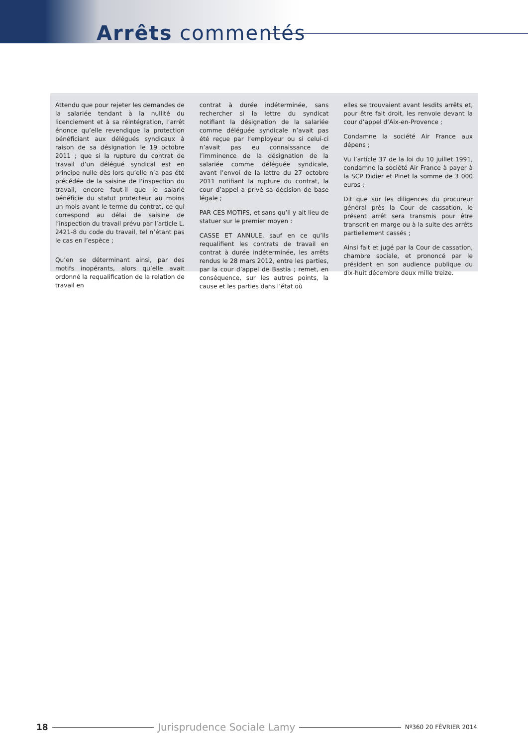Arrêts commentés
Attendu que pour rejeter les demandes de la salariée tendant à la nullité du licenciement et à sa réintégration, l’arrêt énonce qu’elle revendique la protection bénéficiant aux délégués syndicaux à raison de sa désignation le 19 octobre 2011 ; que si la rupture du contrat de travail d’un délégué syndical est en principe nulle dès lors qu’elle n’a pas été précédée de la saisine de l’inspection du travail, encore faut-il que le salarié bénéficie du statut protecteur au moins un mois avant le terme du contrat, ce qui correspond au délai de saisine de l’inspection du travail prévu par l’article L. 2421-8 du code du travail, tel n’étant pas le cas en l’espèce ;
Qu’en se déterminant ainsi, par des motifs inopérants, alors qu’elle avait ordonné la requalification de la relation de travail en
contrat à durée indéterminée, sans rechercher si la lettre du syndicat notifiant la désignation de la salariée comme déléguée syndicale n’avait pas été reçue par l’employeur ou si celui-ci n’avait pas eu connaissance de l’imminence de la désignation de la salariée comme déléguée syndicale, avant l’envoi de la lettre du 27 octobre 2011 notifiant la rupture du contrat, la cour d’appel a privé sa décision de base légale ;
PAR CES MOTIFS, et sans qu’il y ait lieu de statuer sur le premier moyen :
CASSE ET ANNULE, sauf en ce qu’ils requalifient les contrats de travail en contrat à durée indéterminée, les arrêts rendus le 28 mars 2012, entre les parties, par la cour d’appel de Bastia ; remet, en conséquence, sur les autres points, la cause et les parties dans l’état où
elles se trouvaient avant lesdits arrêts et, pour être fait droit, les renvoie devant la cour d’appel d’Aix-en-Provence ;
Condamne la société Air France aux dépens ;
Vu l’article 37 de la loi du 10 juillet 1991, condamne la société Air France à payer à la SCP Didier et Pinet la somme de 3 000 euros ;
Dit que sur les diligences du procureur général près la Cour de cassation, le présent arrêt sera transmis pour être transcrit en marge ou à la suite des arrêts partiellement cassés ;
Ainsi fait et jugé par la Cour de cassation, chambre sociale, et prononcé par le président en son audience publique du dix-huit décembre deux mille treize.
18 Jurisprudence Sociale Lamy Nº360 20 FÉVRIER 2014